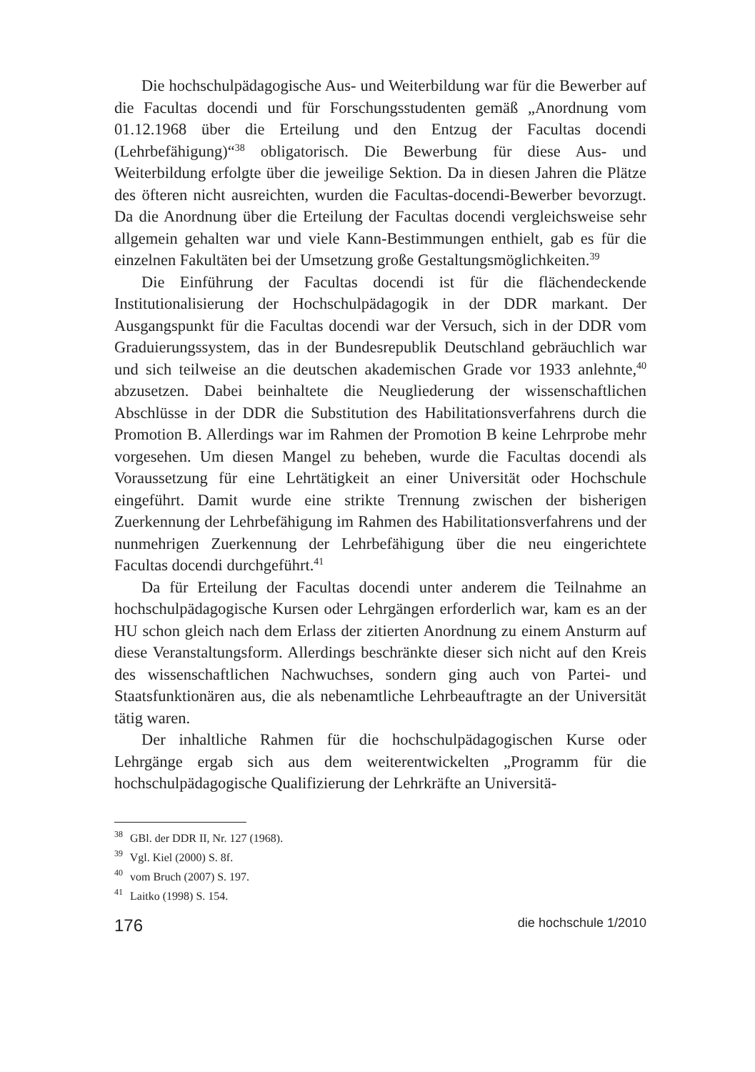Die hochschulpädagogische Aus- und Weiterbildung war für die Bewerber auf die Facultas docendi und für Forschungsstudenten gemäß „Anordnung vom 01.12.1968 über die Erteilung und den Entzug der Facultas docendi (Lehrbefähigung)“<sup>38</sup> obligatorisch. Die Bewerbung für diese Aus- und Weiterbildung erfolgte über die jeweilige Sektion. Da in diesen Jahren die Plätze des öfteren nicht ausreichten, wurden die Facultas-docendi-Bewerber bevorzugt. Da die Anordnung über die Erteilung der Facultas docendi vergleichsweise sehr allgemein gehalten war und viele Kann-Bestimmungen enthielt, gab es für die einzelnen Fakultäten bei der Umsetzung große Gestaltungsmöglichkeiten.<sup>39</sup>
Die Einführung der Facultas docendi ist für die flächendeckende Institutionalisierung der Hochschulpädagogik in der DDR markant. Der Ausgangspunkt für die Facultas docendi war der Versuch, sich in der DDR vom Graduierungssystem, das in der Bundesrepublik Deutschland gebräuchlich war und sich teilweise an die deutschen akademischen Grade vor 1933 anlehnte,<sup>40</sup> abzusetzen. Dabei beinhaltete die Neugliederung der wissenschaftlichen Abschlüsse in der DDR die Substitution des Habilitationsverfahrens durch die Promotion B. Allerdings war im Rahmen der Promotion B keine Lehrprobe mehr vorgesehen. Um diesen Mangel zu beheben, wurde die Facultas docendi als Voraussetzung für eine Lehrtätigkeit an einer Universität oder Hochschule eingeführt. Damit wurde eine strikte Trennung zwischen der bisherigen Zuerkennung der Lehrbefähigung im Rahmen des Habilitationsverfahrens und der nunmehrigen Zuerkennung der Lehrbefähigung über die neu eingerichtete Facultas docendi durchgeführt.<sup>41</sup>
Da für Erteilung der Facultas docendi unter anderem die Teilnahme an hochschulpädagogische Kursen oder Lehrgängen erforderlich war, kam es an der HU schon gleich nach dem Erlass der zitierten Anordnung zu einem Ansturm auf diese Veranstaltungsform. Allerdings beschränkte dieser sich nicht auf den Kreis des wissenschaftlichen Nachwuchses, sondern ging auch von Partei- und Staatsfunktionären aus, die als nebenamtliche Lehrbeauftragte an der Universität tätig waren.
Der inhaltliche Rahmen für die hochschulpädagogischen Kurse oder Lehrgänge ergab sich aus dem weiterentwickelten „Programm für die hochschulpädagogische Qualifizierung der Lehrkräfte an Universitä-
<sup>38</sup> GBl. der DDR II, Nr. 127 (1968).
<sup>39</sup> Vgl. Kiel (2000) S. 8f.
<sup>40</sup> vom Bruch (2007) S. 197.
<sup>41</sup> Laitko (1998) S. 154.
176 die hochschule 1/2010